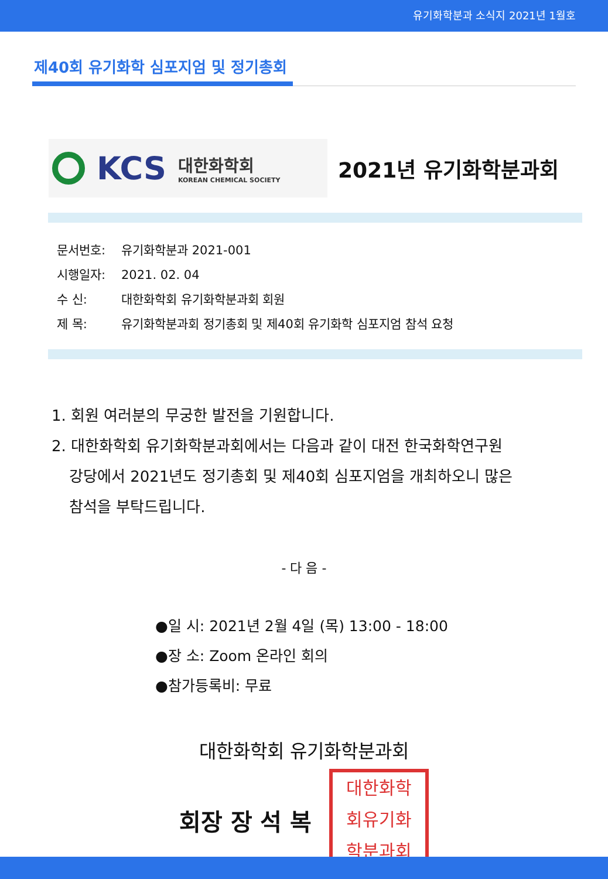유기화학분과 소식지 2021년 1월호
제40회 유기화학 심포지엄 및 정기총회
KCS
대한화학회
KOREAN CHEMICAL SOCIETY
2021년 유기화학분과회
문서번호: 유기화학분과 2021-001
시행일자: 2021. 02. 04
수 신: 대한화학회 유기화학분과회 회원
제 목: 유기화학분과회 정기총회 및 제40회 유기화학 심포지엄 참석 요청
1. 회원 여러분의 무궁한 발전을 기원합니다.
2. 대한화학회 유기화학분과회에서는 다음과 같이 대전 한국화학연구원
강당에서 2021년도 정기총회 및 제40회 심포지엄을 개최하오니 많은
참석을 부탁드립니다.
- 다 음 -
●일 시: 2021년 2월 4일 (목) 13:00 - 18:00
●장 소: Zoom 온라인 회의
●참가등록비: 무료
대한화학회 유기화학분과회
회장 장 석 복
대한화학
회유기화
학분과회